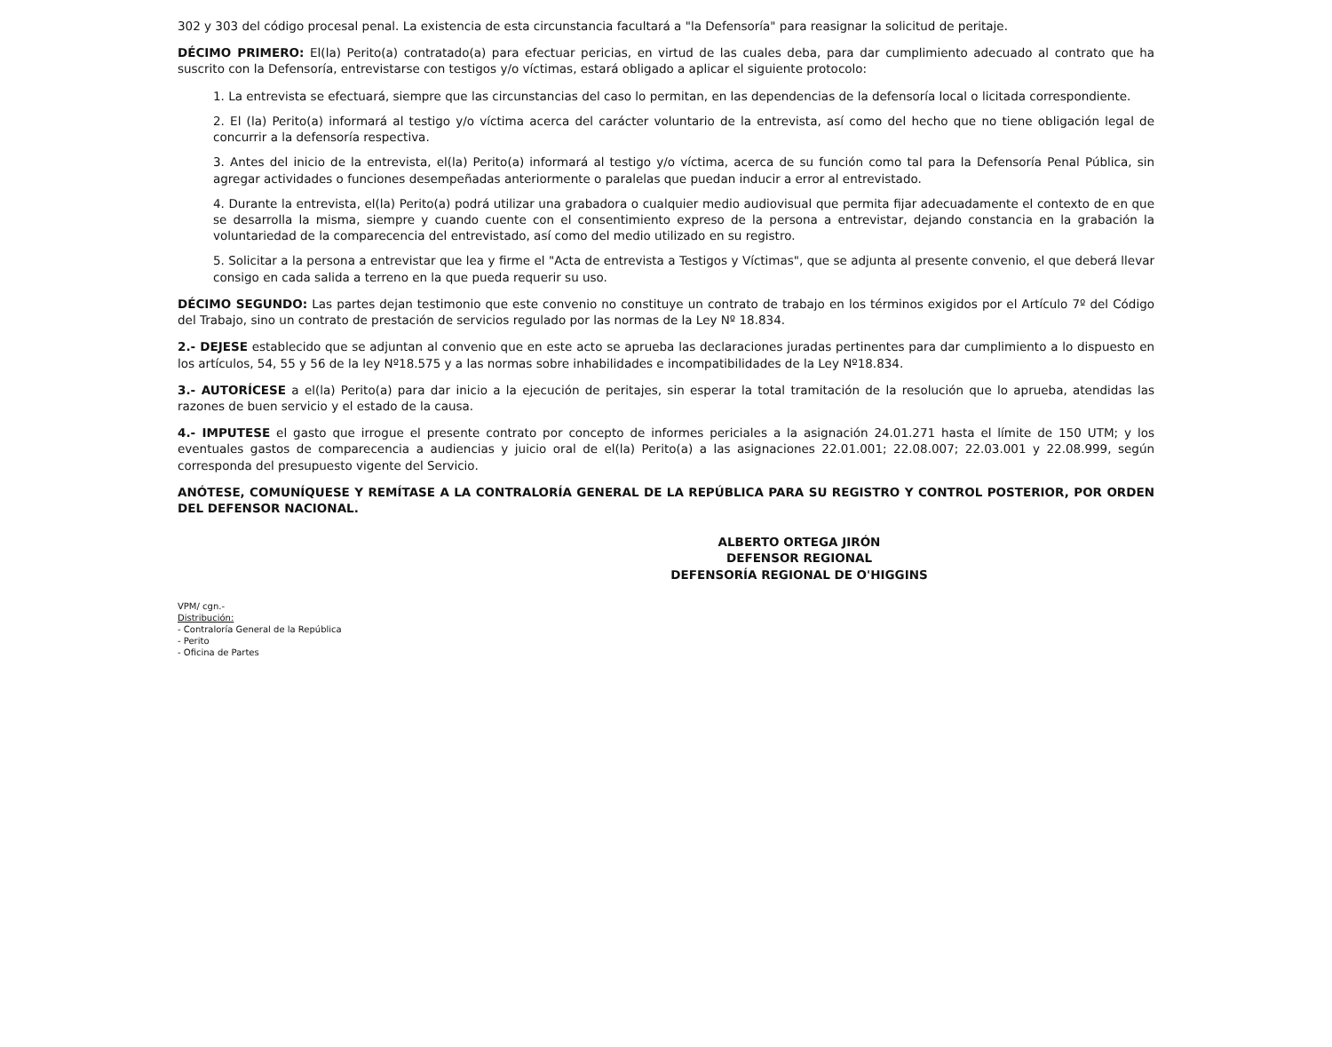302 y 303 del código procesal penal. La existencia de esta circunstancia facultará a "la Defensoría" para reasignar la solicitud de peritaje.
DÉCIMO PRIMERO: El(la) Perito(a) contratado(a) para efectuar pericias, en virtud de las cuales deba, para dar cumplimiento adecuado al contrato que ha suscrito con la Defensoría, entrevistarse con testigos y/o víctimas, estará obligado a aplicar el siguiente protocolo:
1. La entrevista se efectuará, siempre que las circunstancias del caso lo permitan, en las dependencias de la defensoría local o licitada correspondiente.
2. El (la) Perito(a) informará al testigo y/o víctima acerca del carácter voluntario de la entrevista, así como del hecho que no tiene obligación legal de concurrir a la defensoría respectiva.
3. Antes del inicio de la entrevista, el(la) Perito(a) informará al testigo y/o víctima, acerca de su función como tal para la Defensoría Penal Pública, sin agregar actividades o funciones desempeñadas anteriormente o paralelas que puedan inducir a error al entrevistado.
4. Durante la entrevista, el(la) Perito(a) podrá utilizar una grabadora o cualquier medio audiovisual que permita fijar adecuadamente el contexto de en que se desarrolla la misma, siempre y cuando cuente con el consentimiento expreso de la persona a entrevistar, dejando constancia en la grabación la voluntariedad de la comparecencia del entrevistado, así como del medio utilizado en su registro.
5. Solicitar a la persona a entrevistar que lea y firme el "Acta de entrevista a Testigos y Víctimas", que se adjunta al presente convenio, el que deberá llevar consigo en cada salida a terreno en la que pueda requerir su uso.
DÉCIMO SEGUNDO: Las partes dejan testimonio que este convenio no constituye un contrato de trabajo en los términos exigidos por el Artículo 7º del Código del Trabajo, sino un contrato de prestación de servicios regulado por las normas de la Ley Nº 18.834.
2.- DEJESE establecido que se adjuntan al convenio que en este acto se aprueba las declaraciones juradas pertinentes para dar cumplimiento a lo dispuesto en los artículos, 54, 55 y 56 de la ley Nº18.575 y a las normas sobre inhabilidades e incompatibilidades de la Ley Nº18.834.
3.- AUTORÍCESE a el(la) Perito(a) para dar inicio a la ejecución de peritajes, sin esperar la total tramitación de la resolución que lo aprueba, atendidas las razones de buen servicio y el estado de la causa.
4.- IMPUTESE el gasto que irrogue el presente contrato por concepto de informes periciales a la asignación 24.01.271 hasta el límite de 150 UTM; y los eventuales gastos de comparecencia a audiencias y juicio oral de el(la) Perito(a) a las asignaciones 22.01.001; 22.08.007; 22.03.001 y 22.08.999, según corresponda del presupuesto vigente del Servicio.
ANÓTESE, COMUNÍQUESE Y REMÍTASE A LA CONTRALORÍA GENERAL DE LA REPÚBLICA PARA SU REGISTRO Y CONTROL POSTERIOR, POR ORDEN DEL DEFENSOR NACIONAL.
ALBERTO ORTEGA JIRÓN
DEFENSOR REGIONAL
DEFENSORÍA REGIONAL DE O'HIGGINS
VPM/ cgn.-
Distribución:
- Contraloría General de la República
- Perito
- Oficina de Partes